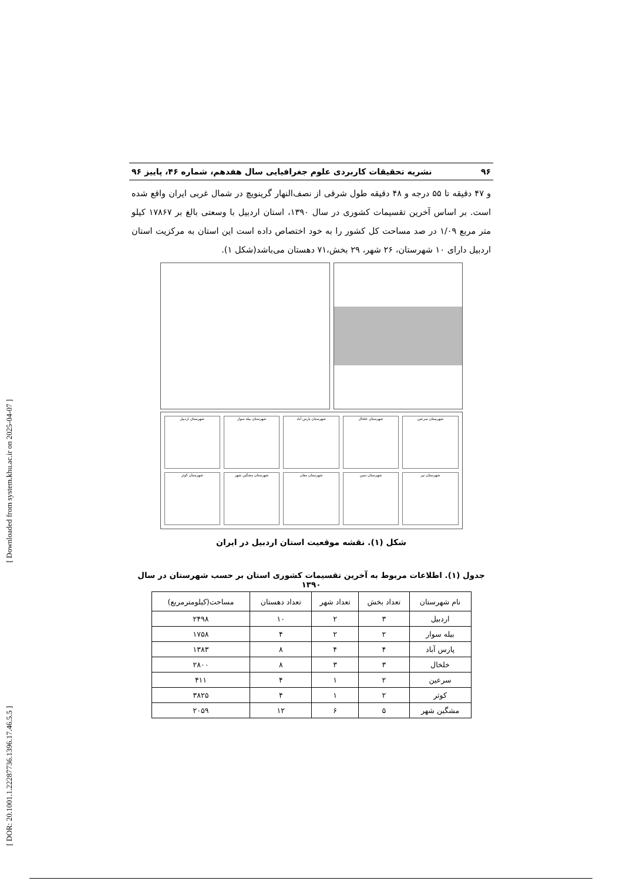[ DOR: 20.1001.1.22287736.1396.17.46.5.5 ] [ Downloaded from system.khu.ac.ir on 2025-04-07 ]
۹۶ نشریه تحقیقات کاربردی علوم جغرافیایی سال هفدهم، شماره ۴۶، پاییز ۹۶
و ۴۷ دقیقه تا ۵۵ درجه و ۴۸ دقیقه طول شرقی از نصف‌النهار گرینویچ در شمال غربی ایران واقع شده است. بر اساس آخرین تقسیمات کشوری در سال ۱۳۹۰، استان اردبیل با وسعتی بالغ بر ۱۷۸۶۷ کیلو متر مربع ۱/۰۹ در صد مساحت کل کشور را به خود اختصاص داده است این استان به مرکزیت استان اردبیل دارای ۱۰ شهرستان، ۲۶ شهر، ۲۹ بخش،۷۱ دهستان می‌باشد(شکل ۱).
شهرستان اردبیل
شهرستان بیله سوار
شهرستان پارس آباد
شهرستان خلخال
شهرستان سرعین
شهرستان کوثر
شهرستان مشگین شهر
شهرستان مغان
شهرستان نمین
شهرستان نیر
شکل (۱). نقشه موقعیت استان اردبیل در ایران
جدول (۱). اطلاعات مربوط به آخرین تقسیمات کشوری استان بر حسب شهرستان در سال ۱۳۹۰
| نام شهرستان | تعداد بخش | تعداد شهر | تعداد دهستان | مساحت(کیلومترمربع) |
| --- | --- | --- | --- | --- |
| اردبیل | ۳ | ۲ | ۱۰ | ۲۴۹۸ |
| بیله سوار | ۲ | ۲ | ۴ | ۱۷۵۸ |
| پارس آباد | ۴ | ۴ | ۸ | ۱۳۸۳ |
| خلخال | ۳ | ۳ | ۸ | ۲۸۰۰ |
| سرعین | ۲ | ۱ | ۴ | ۴۱۱ |
| کوثر | ۲ | ۱ | ۴ | ۳۸۲۵ |
| مشگین شهر | ۵ | ۶ | ۱۲ | ۲۰۵۹ |